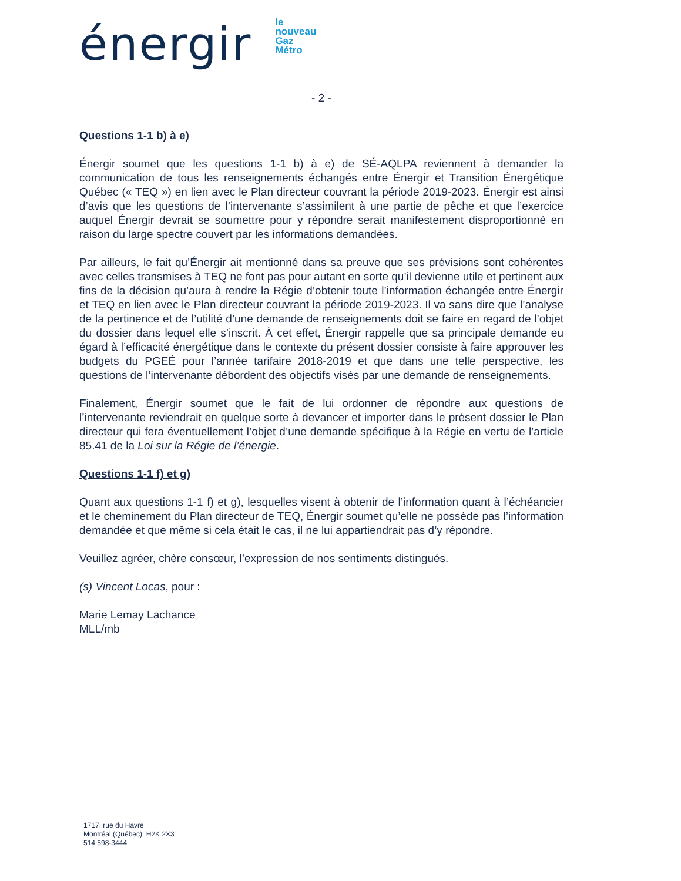énergir
le
nouveau
Gaz
Métro
- 2 -
Questions 1-1 b) à e)
Énergir soumet que les questions 1-1 b) à e) de SÉ-AQLPA reviennent à demander la communication de tous les renseignements échangés entre Énergir et Transition Énergétique Québec (« TEQ ») en lien avec le Plan directeur couvrant la période 2019-2023. Énergir est ainsi d’avis que les questions de l’intervenante s’assimilent à une partie de pêche et que l’exercice auquel Énergir devrait se soumettre pour y répondre serait manifestement disproportionné en raison du large spectre couvert par les informations demandées.
Par ailleurs, le fait qu’Énergir ait mentionné dans sa preuve que ses prévisions sont cohérentes avec celles transmises à TEQ ne font pas pour autant en sorte qu’il devienne utile et pertinent aux fins de la décision qu’aura à rendre la Régie d’obtenir toute l’information échangée entre Énergir et TEQ en lien avec le Plan directeur couvrant la période 2019-2023. Il va sans dire que l’analyse de la pertinence et de l’utilité d’une demande de renseignements doit se faire en regard de l’objet du dossier dans lequel elle s’inscrit. À cet effet, Énergir rappelle que sa principale demande eu égard à l’efficacité énergétique dans le contexte du présent dossier consiste à faire approuver les budgets du PGEÉ pour l’année tarifaire 2018-2019 et que dans une telle perspective, les questions de l’intervenante débordent des objectifs visés par une demande de renseignements.
Finalement, Énergir soumet que le fait de lui ordonner de répondre aux questions de l’intervenante reviendrait en quelque sorte à devancer et importer dans le présent dossier le Plan directeur qui fera éventuellement l’objet d’une demande spécifique à la Régie en vertu de l’article 85.41 de la Loi sur la Régie de l’énergie.
Questions 1-1 f) et g)
Quant aux questions 1-1 f) et g), lesquelles visent à obtenir de l’information quant à l’échéancier et le cheminement du Plan directeur de TEQ, Énergir soumet qu’elle ne possède pas l’information demandée et que même si cela était le cas, il ne lui appartiendrait pas d’y répondre.
Veuillez agréer, chère consœur, l’expression de nos sentiments distingués.
(s) Vincent Locas, pour :
Marie Lemay Lachance
MLL/mb
1717, rue du Havre
Montréal (Québec) H2K 2X3
514 598-3444